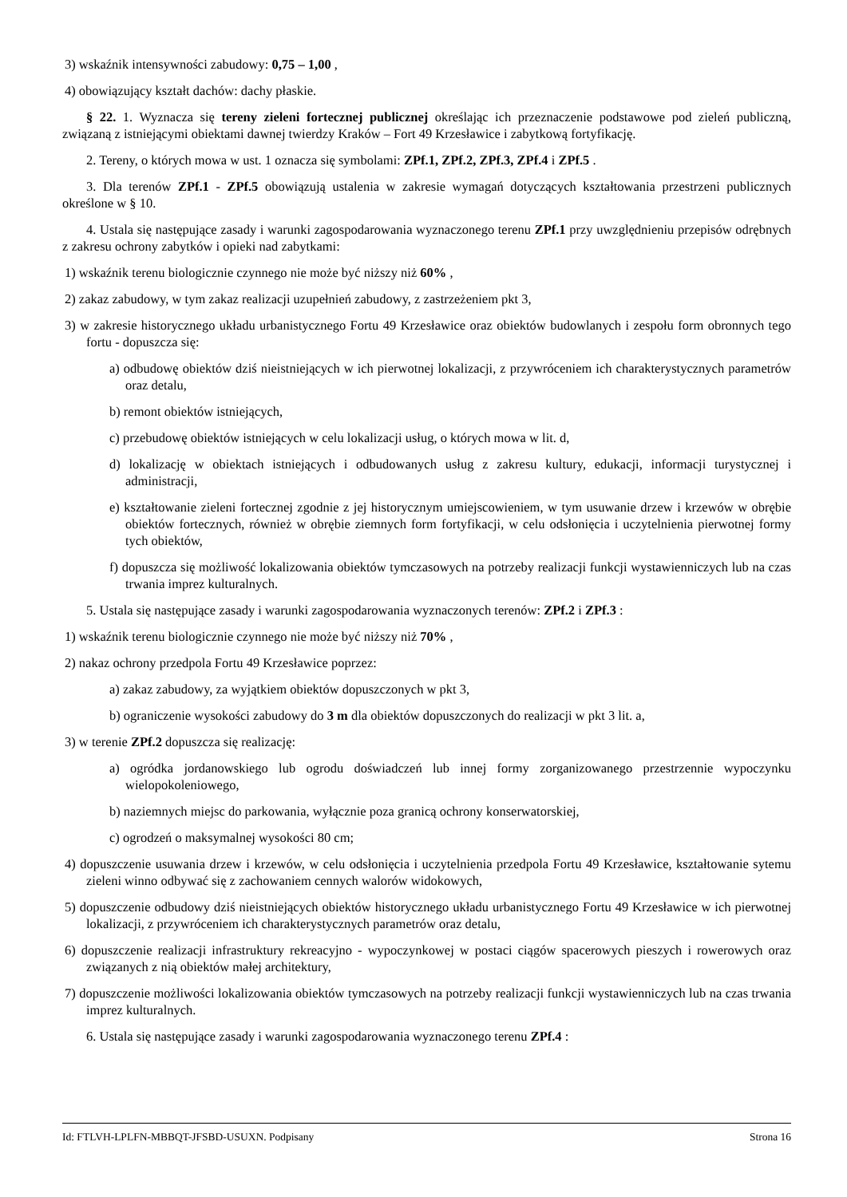3) wskaźnik intensywności zabudowy: 0,75 – 1,00 ,
4) obowiązujący kształt dachów: dachy płaskie.
§ 22. 1. Wyznacza się tereny zieleni fortecznej publicznej określając ich przeznaczenie podstawowe pod zieleń publiczną, związaną z istniejącymi obiektami dawnej twierdzy Kraków – Fort 49 Krzesławice i zabytkową fortyfikację.
2. Tereny, o których mowa w ust. 1 oznacza się symbolami: ZPf.1, ZPf.2, ZPf.3, ZPf.4 i ZPf.5 .
3. Dla terenów ZPf.1 - ZPf.5 obowiązują ustalenia w zakresie wymagań dotyczących kształtowania przestrzeni publicznych określone w § 10.
4. Ustala się następujące zasady i warunki zagospodarowania wyznaczonego terenu ZPf.1 przy uwzględnieniu przepisów odrębnych z zakresu ochrony zabytków i opieki nad zabytkami:
1) wskaźnik terenu biologicznie czynnego nie może być niższy niż 60% ,
2) zakaz zabudowy, w tym zakaz realizacji uzupełnień zabudowy, z zastrzeżeniem pkt 3,
3) w zakresie historycznego układu urbanistycznego Fortu 49 Krzesławice oraz obiektów budowlanych i zespołu form obronnych tego fortu - dopuszcza się:
a) odbudowę obiektów dziś nieistniejących w ich pierwotnej lokalizacji, z przywróceniem ich charakterystycznych parametrów oraz detalu,
b) remont obiektów istniejących,
c) przebudowę obiektów istniejących w celu lokalizacji usług, o których mowa w lit. d,
d) lokalizację w obiektach istniejących i odbudowanych usług z zakresu kultury, edukacji, informacji turystycznej i administracji,
e) kształtowanie zieleni fortecznej zgodnie z jej historycznym umiejscowieniem, w tym usuwanie drzew i krzewów w obrębie obiektów fortecznych, również w obrębie ziemnych form fortyfikacji, w celu odsłonięcia i uczytelnienia pierwotnej formy tych obiektów,
f) dopuszcza się możliwość lokalizowania obiektów tymczasowych na potrzeby realizacji funkcji wystawienniczych lub na czas trwania imprez kulturalnych.
5. Ustala się następujące zasady i warunki zagospodarowania wyznaczonych terenów: ZPf.2 i ZPf.3 :
1) wskaźnik terenu biologicznie czynnego nie może być niższy niż 70% ,
2) nakaz ochrony przedpola Fortu 49 Krzesławice poprzez:
a) zakaz zabudowy, za wyjątkiem obiektów dopuszczonych w pkt 3,
b) ograniczenie wysokości zabudowy do 3 m dla obiektów dopuszczonych do realizacji w pkt 3 lit. a,
3) w terenie ZPf.2 dopuszcza się realizację:
a) ogródka jordanowskiego lub ogrodu doświadczeń lub innej formy zorganizowanego przestrzennie wypoczynku wielopokoleniowego,
b) naziemnych miejsc do parkowania, wyłącznie poza granicą ochrony konserwatorskiej,
c) ogrodzeń o maksymalnej wysokości 80 cm;
4) dopuszczenie usuwania drzew i krzewów, w celu odsłonięcia i uczytelnienia przedpola Fortu 49 Krzesławice, kształtowanie sytemu zieleni winno odbywać się z zachowaniem cennych walorów widokowych,
5) dopuszczenie odbudowy dziś nieistniejących obiektów historycznego układu urbanistycznego Fortu 49 Krzesławice w ich pierwotnej lokalizacji, z przywróceniem ich charakterystycznych parametrów oraz detalu,
6) dopuszczenie realizacji infrastruktury rekreacyjno - wypoczynkowej w postaci ciągów spacerowych pieszych i rowerowych oraz związanych z nią obiektów małej architektury,
7) dopuszczenie możliwości lokalizowania obiektów tymczasowych na potrzeby realizacji funkcji wystawienniczych lub na czas trwania imprez kulturalnych.
6. Ustala się następujące zasady i warunki zagospodarowania wyznaczonego terenu ZPf.4 :
Id: FTLVH-LPLFN-MBBQT-JFSBD-USUXN. Podpisany Strona 16